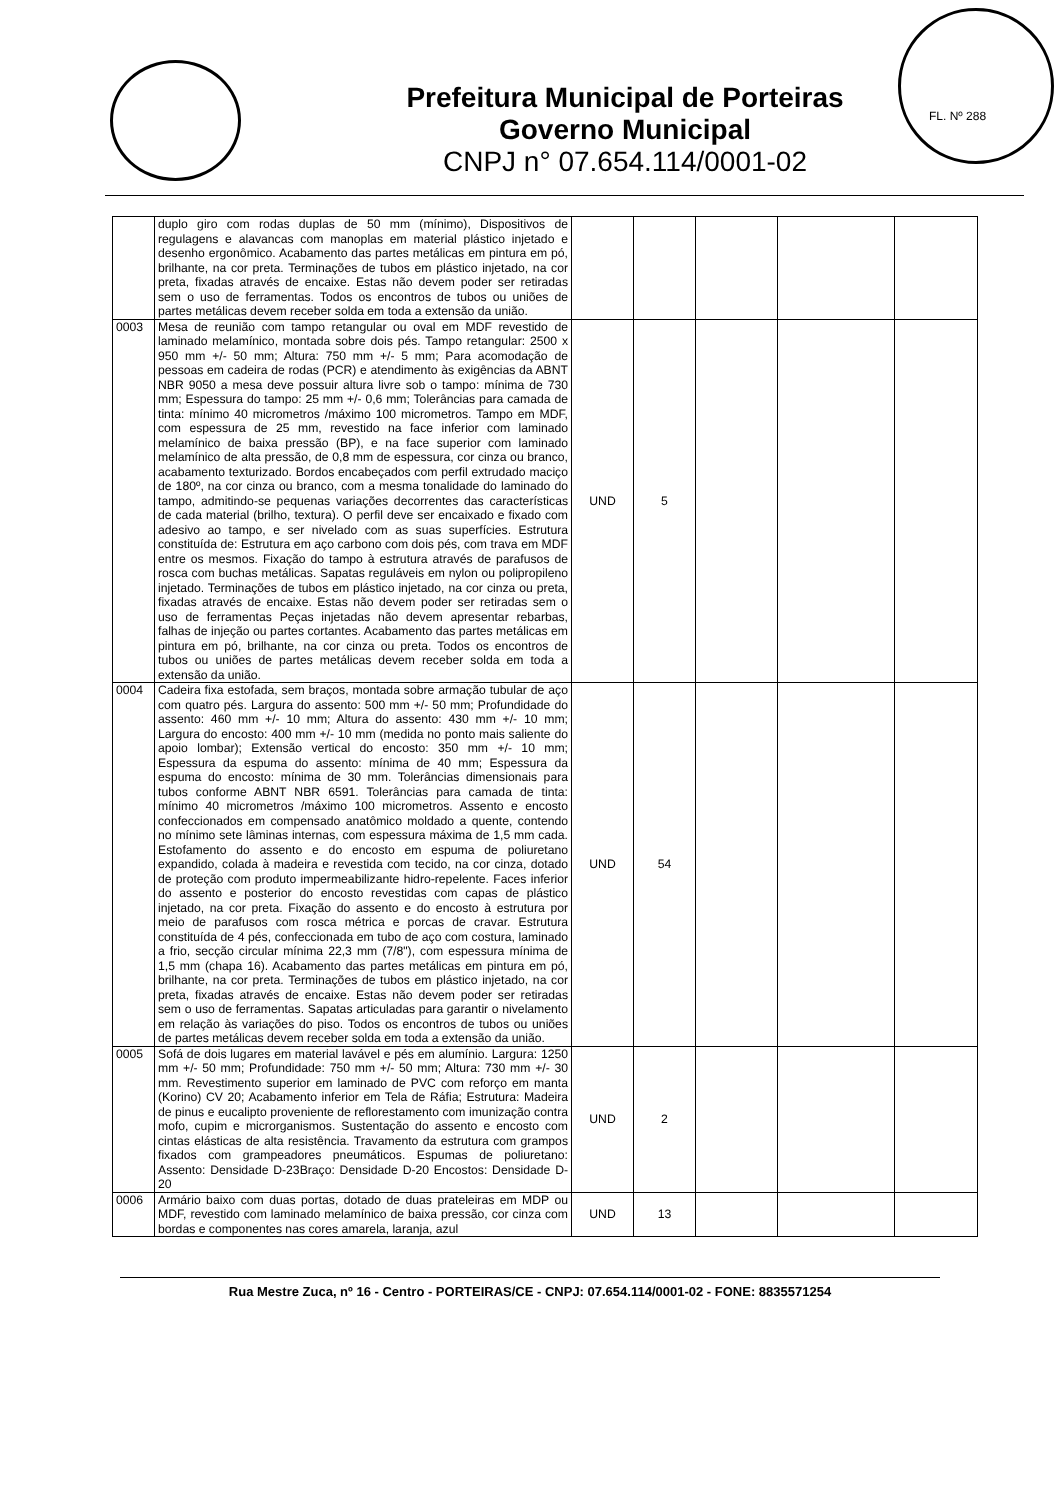Prefeitura Municipal de Porteiras
Governo Municipal
CNPJ n° 07.654.114/0001-02
FL. Nº 288
| | duplo giro com rodas duplas de 50 mm (mínimo), Dispositivos de regulagens e alavancas com manoplas em material plástico injetado e desenho ergonômico. Acabamento das partes metálicas em pintura em pó, brilhante, na cor preta. Terminações de tubos em plástico injetado, na cor preta, fixadas através de encaixe. Estas não devem poder ser retiradas sem o uso de ferramentas. Todos os encontros de tubos ou uniões de partes metálicas devem receber solda em toda a extensão da união. | | | | | |
| 0003 | Mesa de reunião com tampo retangular ou oval em MDF revestido de laminado melamínico, montada sobre dois pés. Tampo retangular: 2500 x 950 mm +/- 50 mm; Altura: 750 mm +/- 5 mm; Para acomodação de pessoas em cadeira de rodas (PCR) e atendimento às exigências da ABNT NBR 9050 a mesa deve possuir altura livre sob o tampo: mínima de 730 mm; Espessura do tampo: 25 mm +/- 0,6 mm; Tolerâncias para camada de tinta: mínimo 40 micrometros /máximo 100 micrometros. Tampo em MDF, com espessura de 25 mm, revestido na face inferior com laminado melamínico de baixa pressão (BP), e na face superior com laminado melamínico de alta pressão, de 0,8 mm de espessura, cor cinza ou branco, acabamento texturizado. Bordos encabeçados com perfil extrudado maciço de 180º, na cor cinza ou branco, com a mesma tonalidade do laminado do tampo, admitindo-se pequenas variações decorrentes das características de cada material (brilho, textura). O perfil deve ser encaixado e fixado com adesivo ao tampo, e ser nivelado com as suas superfícies. Estrutura constituída de: Estrutura em aço carbono com dois pés, com trava em MDF entre os mesmos. Fixação do tampo à estrutura através de parafusos de rosca com buchas metálicas. Sapatas reguláveis em nylon ou polipropileno injetado. Terminações de tubos em plástico injetado, na cor cinza ou preta, fixadas através de encaixe. Estas não devem poder ser retiradas sem o uso de ferramentas Peças injetadas não devem apresentar rebarbas, falhas de injeção ou partes cortantes. Acabamento das partes metálicas em pintura em pó, brilhante, na cor cinza ou preta. Todos os encontros de tubos ou uniões de partes metálicas devem receber solda em toda a extensão da união. | UND | 5 | | | |
| 0004 | Cadeira fixa estofada, sem braços, montada sobre armação tubular de aço com quatro pés. Largura do assento: 500 mm +/- 50 mm; Profundidade do assento: 460 mm +/- 10 mm; Altura do assento: 430 mm +/- 10 mm; Largura do encosto: 400 mm +/- 10 mm (medida no ponto mais saliente do apoio lombar); Extensão vertical do encosto: 350 mm +/- 10 mm; Espessura da espuma do assento: mínima de 40 mm; Espessura da espuma do encosto: mínima de 30 mm. Tolerâncias dimensionais para tubos conforme ABNT NBR 6591. Tolerâncias para camada de tinta: mínimo 40 micrometros /máximo 100 micrometros. Assento e encosto confeccionados em compensado anatômico moldado a quente, contendo no mínimo sete lâminas internas, com espessura máxima de 1,5 mm cada. Estofamento do assento e do encosto em espuma de poliuretano expandido, colada à madeira e revestida com tecido, na cor cinza, dotado de proteção com produto impermeabilizante hidro-repelente. Faces inferior do assento e posterior do encosto revestidas com capas de plástico injetado, na cor preta. Fixação do assento e do encosto à estrutura por meio de parafusos com rosca métrica e porcas de cravar. Estrutura constituída de 4 pés, confeccionada em tubo de aço com costura, laminado a frio, secção circular mínima 22,3 mm (7/8"), com espessura mínima de 1,5 mm (chapa 16). Acabamento das partes metálicas em pintura em pó, brilhante, na cor preta. Terminações de tubos em plástico injetado, na cor preta, fixadas através de encaixe. Estas não devem poder ser retiradas sem o uso de ferramentas. Sapatas articuladas para garantir o nivelamento em relação às variações do piso. Todos os encontros de tubos ou uniões de partes metálicas devem receber solda em toda a extensão da união. | UND | 54 | | | |
| 0005 | Sofá de dois lugares em material lavável e pés em alumínio. Largura: 1250 mm +/- 50 mm; Profundidade: 750 mm +/- 50 mm; Altura: 730 mm +/- 30 mm. Revestimento superior em laminado de PVC com reforço em manta (Korino) CV 20; Acabamento inferior em Tela de Ráfia; Estrutura: Madeira de pinus e eucalipto proveniente de reflorestamento com imunização contra mofo, cupim e microrganismos. Sustentação do assento e encosto com cintas elásticas de alta resistência. Travamento da estrutura com grampos fixados com grampeadores pneumáticos. Espumas de poliuretano: Assento: Densidade D-23Braço: Densidade D-20 Encostos: Densidade D-20 | UND | 2 | | | |
| 0006 | Armário baixo com duas portas, dotado de duas prateleiras em MDP ou MDF, revestido com laminado melamínico de baixa pressão, cor cinza com bordas e componentes nas cores amarela, laranja, azul | UND | 13 | | | |
Rua Mestre Zuca, nº 16 - Centro - PORTEIRAS/CE - CNPJ: 07.654.114/0001-02 - FONE: 8835571254